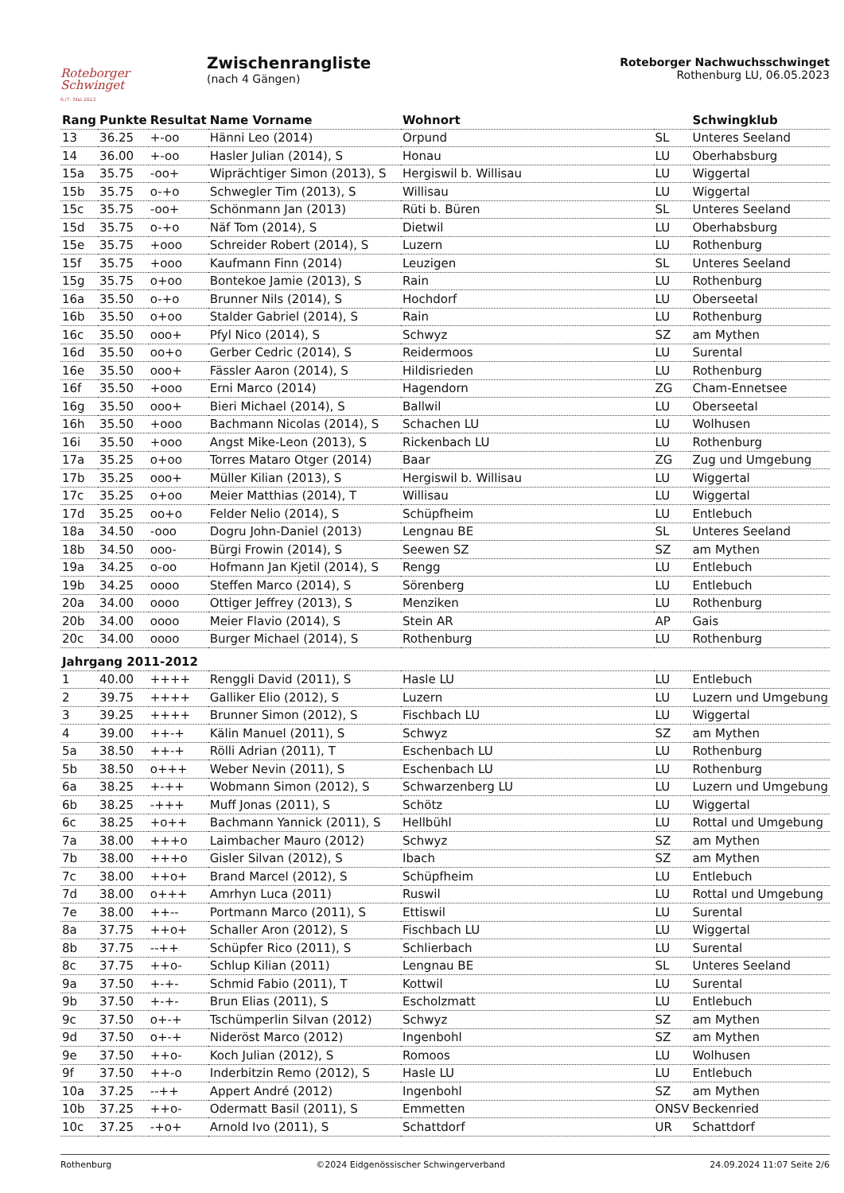Roteborger
Schwinget
6./7. Mai 2023
Zwischenrangliste
(nach 4 Gängen)
Roteborger Nachwuchsschwinget
Rothenburg LU, 06.05.2023
| Rang | Punkte | Resultat | Name Vorname | Wohnort | | Schwingklub |
| --- | --- | --- | --- | --- | --- | --- |
| 13 | 36.25 | +-oo | Hänni Leo (2014) | Orpund | SL | Unteres Seeland |
| 14 | 36.00 | +-oo | Hasler Julian (2014), S | Honau | LU | Oberhabsburg |
| 15a | 35.75 | -oo+ | Wiprächtiger Simon (2013), S | Hergiswil b. Willisau | LU | Wiggertal |
| 15b | 35.75 | o-+o | Schwegler Tim (2013), S | Willisau | LU | Wiggertal |
| 15c | 35.75 | -oo+ | Schönmann Jan (2013) | Rüti b. Büren | SL | Unteres Seeland |
| 15d | 35.75 | o-+o | Näf Tom (2014), S | Dietwil | LU | Oberhabsburg |
| 15e | 35.75 | +ooo | Schreider Robert (2014), S | Luzern | LU | Rothenburg |
| 15f | 35.75 | +ooo | Kaufmann Finn (2014) | Leuzigen | SL | Unteres Seeland |
| 15g | 35.75 | o+oo | Bontekoe Jamie (2013), S | Rain | LU | Rothenburg |
| 16a | 35.50 | o-+o | Brunner Nils (2014), S | Hochdorf | LU | Oberseetal |
| 16b | 35.50 | o+oo | Stalder Gabriel (2014), S | Rain | LU | Rothenburg |
| 16c | 35.50 | ooo+ | Pfyl Nico (2014), S | Schwyz | SZ | am Mythen |
| 16d | 35.50 | oo+o | Gerber Cedric (2014), S | Reidermoos | LU | Surental |
| 16e | 35.50 | ooo+ | Fässler Aaron (2014), S | Hildisrieden | LU | Rothenburg |
| 16f | 35.50 | +ooo | Erni Marco (2014) | Hagendorn | ZG | Cham-Ennetsee |
| 16g | 35.50 | ooo+ | Bieri Michael (2014), S | Ballwil | LU | Oberseetal |
| 16h | 35.50 | +ooo | Bachmann Nicolas (2014), S | Schachen LU | LU | Wolhusen |
| 16i | 35.50 | +ooo | Angst Mike-Leon (2013), S | Rickenbach LU | LU | Rothenburg |
| 17a | 35.25 | o+oo | Torres Mataro Otger (2014) | Baar | ZG | Zug und Umgebung |
| 17b | 35.25 | ooo+ | Müller Kilian (2013), S | Hergiswil b. Willisau | LU | Wiggertal |
| 17c | 35.25 | o+oo | Meier Matthias (2014), T | Willisau | LU | Wiggertal |
| 17d | 35.25 | oo+o | Felder Nelio (2014), S | Schüpfheim | LU | Entlebuch |
| 18a | 34.50 | -ooo | Dogru John-Daniel (2013) | Lengnau BE | SL | Unteres Seeland |
| 18b | 34.50 | ooo- | Bürgi Frowin (2014), S | Seewen SZ | SZ | am Mythen |
| 19a | 34.25 | o-oo | Hofmann Jan Kjetil (2014), S | Rengg | LU | Entlebuch |
| 19b | 34.25 | oooo | Steffen Marco (2014), S | Sörenberg | LU | Entlebuch |
| 20a | 34.00 | oooo | Ottiger Jeffrey (2013), S | Menziken | LU | Rothenburg |
| 20b | 34.00 | oooo | Meier Flavio (2014), S | Stein AR | AP | Gais |
| 20c | 34.00 | oooo | Burger Michael (2014), S | Rothenburg | LU | Rothenburg |
| Jahrgang 2011-2012 | | | | | | |
| 1 | 40.00 | ++++ | Renggli David (2011), S | Hasle LU | LU | Entlebuch |
| 2 | 39.75 | ++++ | Galliker Elio (2012), S | Luzern | LU | Luzern und Umgebung |
| 3 | 39.25 | ++++ | Brunner Simon (2012), S | Fischbach LU | LU | Wiggertal |
| 4 | 39.00 | ++-+ | Kälin Manuel (2011), S | Schwyz | SZ | am Mythen |
| 5a | 38.50 | ++-+ | Rölli Adrian (2011), T | Eschenbach LU | LU | Rothenburg |
| 5b | 38.50 | o+++ | Weber Nevin (2011), S | Eschenbach LU | LU | Rothenburg |
| 6a | 38.25 | +-++ | Wobmann Simon (2012), S | Schwarzenberg LU | LU | Luzern und Umgebung |
| 6b | 38.25 | -+++ | Muff Jonas (2011), S | Schötz | LU | Wiggertal |
| 6c | 38.25 | +o++ | Bachmann Yannick (2011), S | Hellbühl | LU | Rottal und Umgebung |
| 7a | 38.00 | +++o | Laimbacher Mauro (2012) | Schwyz | SZ | am Mythen |
| 7b | 38.00 | +++o | Gisler Silvan (2012), S | Ibach | SZ | am Mythen |
| 7c | 38.00 | ++o+ | Brand Marcel (2012), S | Schüpfheim | LU | Entlebuch |
| 7d | 38.00 | o+++ | Amrhyn Luca (2011) | Ruswil | LU | Rottal und Umgebung |
| 7e | 38.00 | ++-- | Portmann Marco (2011), S | Ettiswil | LU | Surental |
| 8a | 37.75 | ++o+ | Schaller Aron (2012), S | Fischbach LU | LU | Wiggertal |
| 8b | 37.75 | --++ | Schüpfer Rico (2011), S | Schlierbach | LU | Surental |
| 8c | 37.75 | ++o- | Schlup Kilian (2011) | Lengnau BE | SL | Unteres Seeland |
| 9a | 37.50 | +-+- | Schmid Fabio (2011), T | Kottwil | LU | Surental |
| 9b | 37.50 | +-+- | Brun Elias (2011), S | Escholzmatt | LU | Entlebuch |
| 9c | 37.50 | o+-+ | Tschümperlin Silvan (2012) | Schwyz | SZ | am Mythen |
| 9d | 37.50 | o+-+ | Nideröst Marco (2012) | Ingenbohl | SZ | am Mythen |
| 9e | 37.50 | ++o- | Koch Julian (2012), S | Romoos | LU | Wolhusen |
| 9f | 37.50 | ++-o | Inderbitzin Remo (2012), S | Hasle LU | LU | Entlebuch |
| 10a | 37.25 | --++ | Appert André (2012) | Ingenbohl | SZ | am Mythen |
| 10b | 37.25 | ++o- | Odermatt Basil (2011), S | Emmetten | ONSV | Beckenried |
| 10c | 37.25 | -+o+ | Arnold Ivo (2011), S | Schattdorf | UR | Schattdorf |
Rothenburg ©2024 Eidgenössischer Schwingerverband 24.09.2024 11:07 Seite 2/6